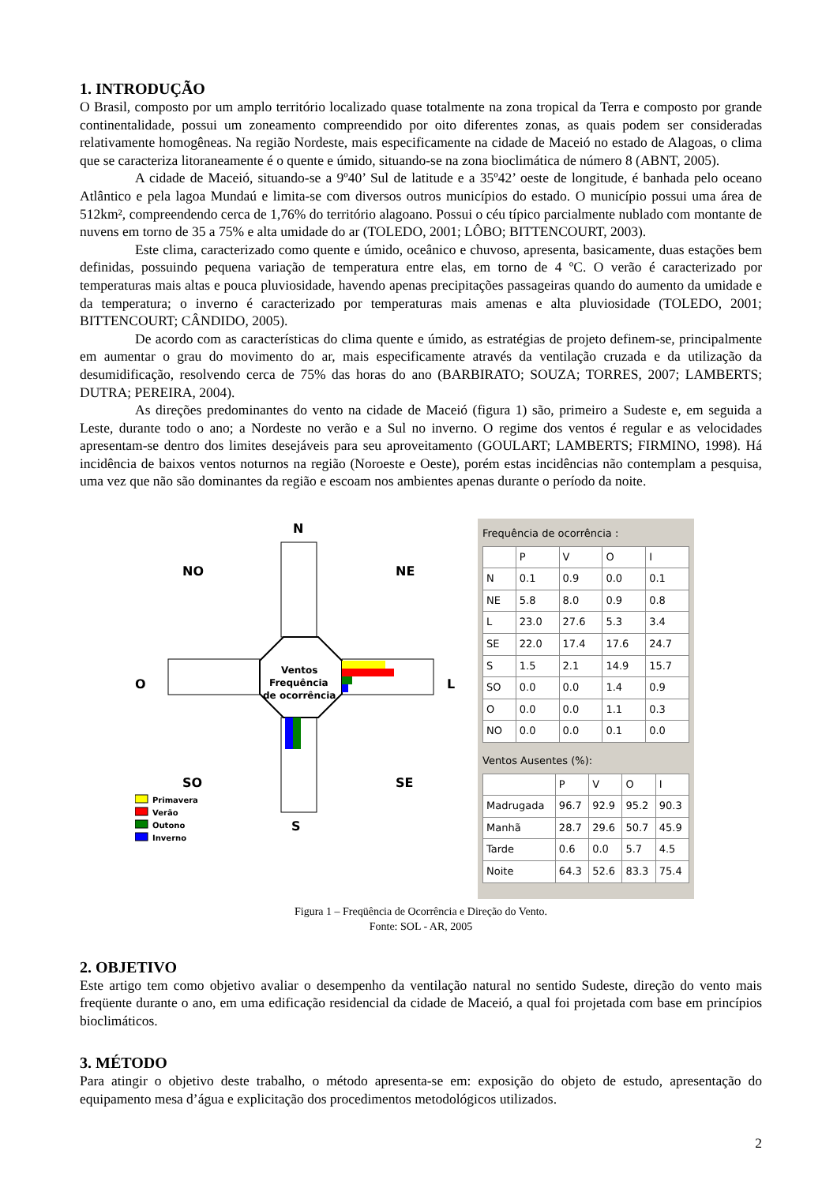1. INTRODUÇÃO
O Brasil, composto por um amplo território localizado quase totalmente na zona tropical da Terra e composto por grande continentalidade, possui um zoneamento compreendido por oito diferentes zonas, as quais podem ser consideradas relativamente homogêneas. Na região Nordeste, mais especificamente na cidade de Maceió no estado de Alagoas, o clima que se caracteriza litoraneamente é o quente e úmido, situando-se na zona bioclimática de número 8 (ABNT, 2005).
A cidade de Maceió, situando-se a 9º40’ Sul de latitude e a 35º42’ oeste de longitude, é banhada pelo oceano Atlântico e pela lagoa Mundaú e limita-se com diversos outros municípios do estado. O município possui uma área de 512km², compreendendo cerca de 1,76% do território alagoano. Possui o céu típico parcialmente nublado com montante de nuvens em torno de 35 a 75% e alta umidade do ar (TOLEDO, 2001; LÔBO; BITTENCOURT, 2003).
Este clima, caracterizado como quente e úmido, oceânico e chuvoso, apresenta, basicamente, duas estações bem definidas, possuindo pequena variação de temperatura entre elas, em torno de 4 ºC. O verão é caracterizado por temperaturas mais altas e pouca pluviosidade, havendo apenas precipitações passageiras quando do aumento da umidade e da temperatura; o inverno é caracterizado por temperaturas mais amenas e alta pluviosidade (TOLEDO, 2001; BITTENCOURT; CÂNDIDO, 2005).
De acordo com as características do clima quente e úmido, as estratégias de projeto definem-se, principalmente em aumentar o grau do movimento do ar, mais especificamente através da ventilação cruzada e da utilização da desumidificação, resolvendo cerca de 75% das horas do ano (BARBIRATO; SOUZA; TORRES, 2007; LAMBERTS; DUTRA; PEREIRA, 2004).
As direções predominantes do vento na cidade de Maceió (figura 1) são, primeiro a Sudeste e, em seguida a Leste, durante todo o ano; a Nordeste no verão e a Sul no inverno. O regime dos ventos é regular e as velocidades apresentam-se dentro dos limites desejáveis para seu aproveitamento (GOULART; LAMBERTS; FIRMINO, 1998). Há incidência de baixos ventos noturnos na região (Noroeste e Oeste), porém estas incidências não contemplam a pesquisa, uma vez que não são dominantes da região e escoam nos ambientes apenas durante o período da noite.
N
NO
NE
O
L
SO
SE
S
Ventos
Frequência
de ocorrência
Primavera
Verão
Outono
Inverno
Frequência de ocorrência :
| | P | V | O | I |
| --- | --- | --- | --- | --- |
| N | 0.1 | 0.9 | 0.0 | 0.1 |
| NE | 5.8 | 8.0 | 0.9 | 0.8 |
| L | 23.0 | 27.6 | 5.3 | 3.4 |
| SE | 22.0 | 17.4 | 17.6 | 24.7 |
| S | 1.5 | 2.1 | 14.9 | 15.7 |
| SO | 0.0 | 0.0 | 1.4 | 0.9 |
| O | 0.0 | 0.0 | 1.1 | 0.3 |
| NO | 0.0 | 0.0 | 0.1 | 0.0 |
Ventos Ausentes (%):
| | P | V | O | I |
| --- | --- | --- | --- | --- |
| Madrugada | 96.7 | 92.9 | 95.2 | 90.3 |
| Manhã | 28.7 | 29.6 | 50.7 | 45.9 |
| Tarde | 0.6 | 0.0 | 5.7 | 4.5 |
| Noite | 64.3 | 52.6 | 83.3 | 75.4 |
Figura 1 – Freqüência de Ocorrência e Direção do Vento.
Fonte: SOL - AR, 2005
2. OBJETIVO
Este artigo tem como objetivo avaliar o desempenho da ventilação natural no sentido Sudeste, direção do vento mais freqüente durante o ano, em uma edificação residencial da cidade de Maceió, a qual foi projetada com base em princípios bioclimáticos.
3. MÉTODO
Para atingir o objetivo deste trabalho, o método apresenta-se em: exposição do objeto de estudo, apresentação do equipamento mesa d’água e explicitação dos procedimentos metodológicos utilizados.
2